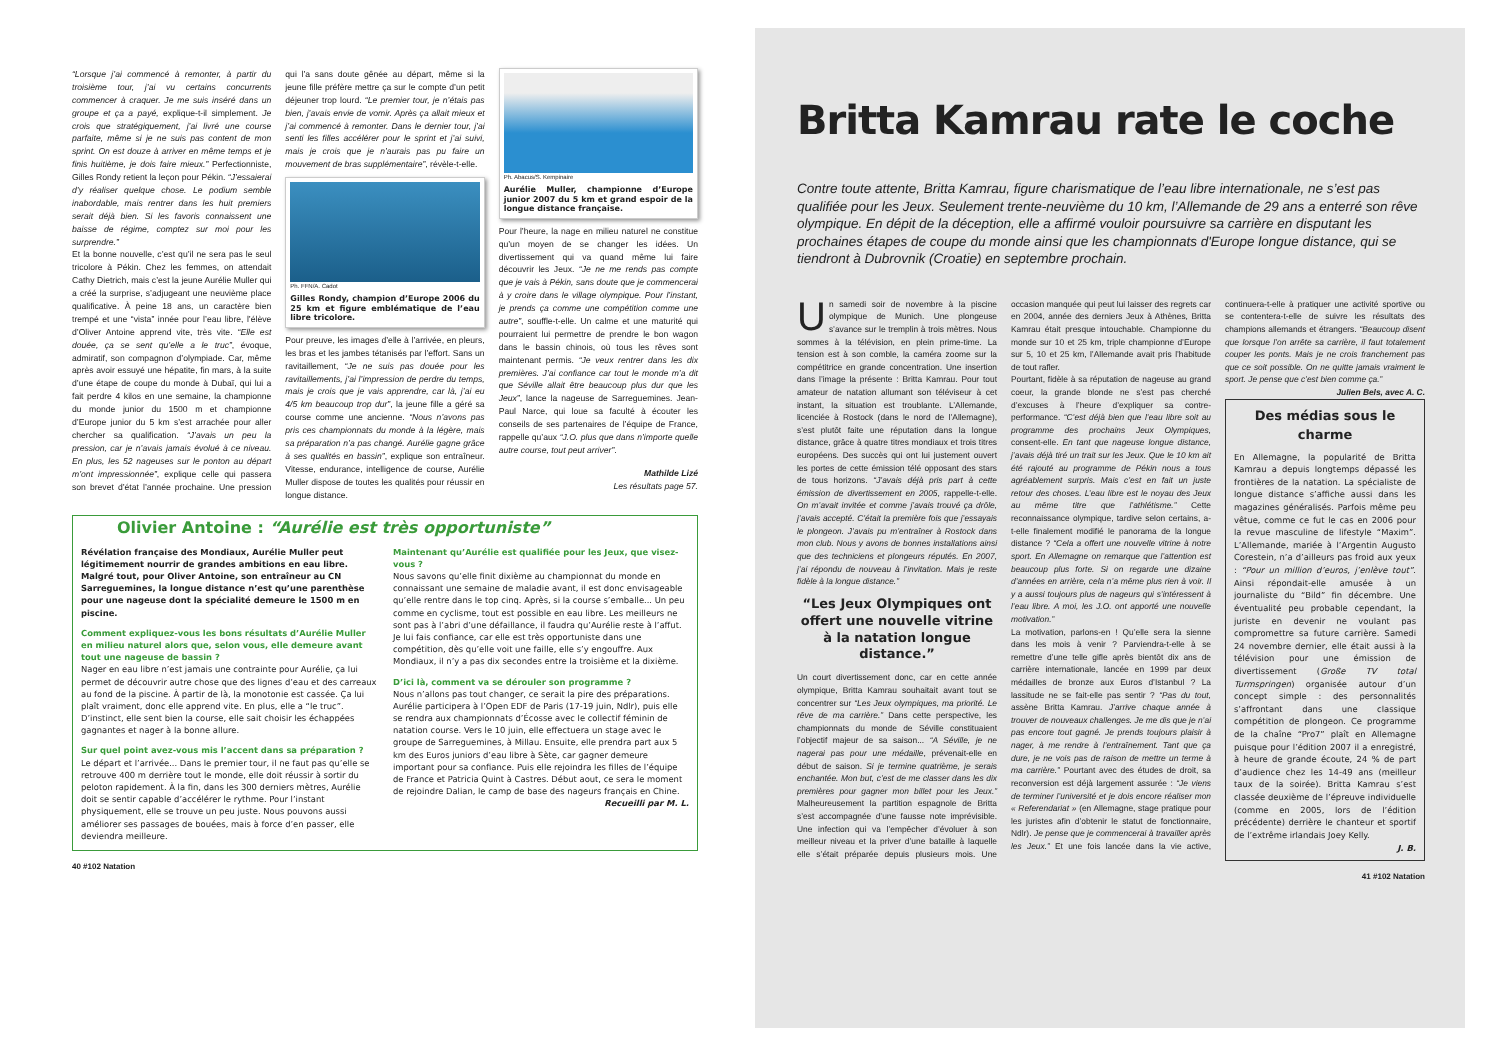“Lorsque j’ai commencé à remonter, à partir du troisième tour, j’ai vu certains concurrents commencer à craquer. Je me suis inséré dans un groupe et ça a payé, explique-t-il simplement. Je crois que stratégiquement, j’ai livré une course parfaite, même si je ne suis pas content de mon sprint. On est douze à arriver en même temps et je finis huitième, je dois faire mieux.” Perfectionniste, Gilles Rondy retient la leçon pour Pékin. “J’essaierai d’y réaliser quelque chose. Le podium semble inabordable, mais rentrer dans les huit premiers serait déjà bien. Si les favoris connaissent une baisse de régime, comptez sur moi pour les surprendre.”
Et la bonne nouvelle, c’est qu’il ne sera pas le seul tricolore à Pékin. Chez les femmes, on attendait Cathy Dietrich, mais c’est la jeune Aurélie Muller qui a créé la surprise, s’adjugeant une neuvième place qualificative. À peine 18 ans, un caractère bien trempé et une “vista” innée pour l’eau libre, l’élève d’Oliver Antoine apprend vite, très vite. “Elle est douée, ça se sent qu’elle a le truc”, évoque, admiratif, son compagnon d’olympiade. Car, même après avoir essuyé une hépatite, fin mars, à la suite d’une étape de coupe du monde à Dubaï, qui lui a fait perdre 4 kilos en une semaine, la championne du monde junior du 1500 m et championne d’Europe junior du 5 km s’est arrachée pour aller chercher sa qualification. “J’avais un peu la pression, car je n’avais jamais évolué à ce niveau. En plus, les 52 nageuses sur le ponton au départ m’ont impressionnée”, explique celle qui passera son brevet d’état l’année prochaine. Une pression qui l’a sans doute gênée au départ, même si la jeune fille préfère mettre ça sur le compte d’un petit déjeuner trop lourd. “Le premier tour, je n’étais pas bien, j’avais envie de vomir. Après ça allait mieux et j’ai commencé à remonter. Dans le dernier tour, j’ai senti les filles accélérer pour le sprint et j’ai suivi, mais je crois que je n’aurais pas pu faire un mouvement de bras supplémentaire”, révèle-t-elle.
Ph. FFN/A. Cadot
Gilles Rondy, champion d’Europe 2006 du 25 km et figure emblématique de l’eau libre tricolore.
Pour preuve, les images d’elle à l’arrivée, en pleurs, les bras et les jambes tétanisés par l’effort. Sans un ravitaillement, “Je ne suis pas douée pour les ravitaillements, j’ai l’impression de perdre du temps, mais je crois que je vais apprendre, car là, j’ai eu 4/5 km beaucoup trop dur”, la jeune fille a géré sa course comme une ancienne. “Nous n’avons pas pris ces championnats du monde à la légère, mais sa préparation n’a pas changé. Aurélie gagne grâce à ses qualités en bassin”, explique son entraîneur. Vitesse, endurance, intelligence de course, Aurélie Muller dispose de toutes les qualités pour réussir en longue distance.
Ph. Abacus/S. Kempinaire
Aurélie Muller, championne d’Europe junior 2007 du 5 km et grand espoir de la longue distance française.
Pour l’heure, la nage en milieu naturel ne constitue qu’un moyen de se changer les idées. Un divertissement qui va quand même lui faire découvrir les Jeux. “Je ne me rends pas compte que je vais à Pékin, sans doute que je commencerai à y croire dans le village olympique. Pour l’instant, je prends ça comme une compétition comme une autre”, souffle-t-elle. Un calme et une maturité qui pourraient lui permettre de prendre le bon wagon dans le bassin chinois, où tous les rêves sont maintenant permis. “Je veux rentrer dans les dix premières. J’ai confiance car tout le monde m’a dit que Séville allait être beaucoup plus dur que les Jeux”, lance la nageuse de Sarreguemines. Jean-Paul Narce, qui loue sa faculté à écouter les conseils de ses partenaires de l’équipe de France, rappelle qu’aux “J.O. plus que dans n’importe quelle autre course, tout peut arriver”.
Mathilde Lizé
Les résultats page 57.
Olivier Antoine : “Aurélie est très opportuniste”
Révélation française des Mondiaux, Aurélie Muller peut légitimement nourrir de grandes ambitions en eau libre. Malgré tout, pour Oliver Antoine, son entraîneur au CN Sarreguemines, la longue distance n’est qu’une parenthèse pour une nageuse dont la spécialité demeure le 1500 m en piscine.
Comment expliquez-vous les bons résultats d’Aurélie Muller en milieu naturel alors que, selon vous, elle demeure avant tout une nageuse de bassin ?
Nager en eau libre n’est jamais une contrainte pour Aurélie, ça lui permet de découvrir autre chose que des lignes d’eau et des carreaux au fond de la piscine. À partir de là, la monotonie est cassée. Ça lui plaît vraiment, donc elle apprend vite. En plus, elle a “le truc”. D’instinct, elle sent bien la course, elle sait choisir les échappées gagnantes et nager à la bonne allure.
Sur quel point avez-vous mis l’accent dans sa préparation ?
Le départ et l’arrivée... Dans le premier tour, il ne faut pas qu’elle se retrouve 400 m derrière tout le monde, elle doit réussir à sortir du peloton rapidement. À la fin, dans les 300 derniers mètres, Aurélie doit se sentir capable d’accélérer le rythme. Pour l’instant physiquement, elle se trouve un peu juste. Nous pouvons aussi améliorer ses passages de bouées, mais à force d’en passer, elle deviendra meilleure.
Maintenant qu’Aurélie est qualifiée pour les Jeux, que visez-vous ?
Nous savons qu’elle finit dixième au championnat du monde en connaissant une semaine de maladie avant, il est donc envisageable qu’elle rentre dans le top cinq. Après, si la course s’emballe... Un peu comme en cyclisme, tout est possible en eau libre. Les meilleurs ne sont pas à l’abri d’une défaillance, il faudra qu’Aurélie reste à l’affut. Je lui fais confiance, car elle est très opportuniste dans une compétition, dès qu’elle voit une faille, elle s’y engouffre. Aux Mondiaux, il n’y a pas dix secondes entre la troisième et la dixième.
D’ici là, comment va se dérouler son programme ?
Nous n’allons pas tout changer, ce serait la pire des préparations. Aurélie participera à l’Open EDF de Paris (17-19 juin, Ndlr), puis elle se rendra aux championnats d’Écosse avec le collectif féminin de natation course. Vers le 10 juin, elle effectuera un stage avec le groupe de Sarreguemines, à Millau. Ensuite, elle prendra part aux 5 km des Euros juniors d’eau libre à Sète, car gagner demeure important pour sa confiance. Puis elle rejoindra les filles de l’équipe de France et Patricia Quint à Castres. Début aout, ce sera le moment de rejoindre Dalian, le camp de base des nageurs français en Chine.
Recueilli par M. L.
40 #102 Natation
Britta Kamrau rate le coche
Contre toute attente, Britta Kamrau, figure charismatique de l’eau libre internationale, ne s’est pas qualifiée pour les Jeux. Seulement trente-neuvième du 10 km, l’Allemande de 29 ans a enterré son rêve olympique. En dépit de la déception, elle a affirmé vouloir poursuivre sa carrière en disputant les prochaines étapes de coupe du monde ainsi que les championnats d'Europe longue distance, qui se tiendront à Dubrovnik (Croatie) en septembre prochain.
Un samedi soir de novembre à la piscine olympique de Munich. Une plongeuse s’avance sur le tremplin à trois mètres. Nous sommes à la télévision, en plein prime-time. La tension est à son comble, la caméra zoome sur la compétitrice en grande concentration. Une insertion dans l’image la présente : Britta Kamrau. Pour tout amateur de natation allumant son téléviseur à cet instant, la situation est troublante. L’Allemande, licenciée à Rostock (dans le nord de l’Allemagne), s’est plutôt faite une réputation dans la longue distance, grâce à quatre titres mondiaux et trois titres européens. Des succès qui ont lui justement ouvert les portes de cette émission télé opposant des stars de tous horizons. “J’avais déjà pris part à cette émission de divertissement en 2005, rappelle-t-elle. On m’avait invitée et comme j’avais trouvé ça drôle, j’avais accepté. C’était la première fois que j’essayais le plongeon. J’avais pu m’entraîner à Rostock dans mon club. Nous y avons de bonnes installations ainsi que des techniciens et plongeurs réputés. En 2007, j’ai répondu de nouveau à l’invitation. Mais je reste fidèle à la longue distance.”
“Les Jeux Olympiques ont offert une nouvelle vitrine à la natation longue distance.”
Un court divertissement donc, car en cette année olympique, Britta Kamrau souhaitait avant tout se concentrer sur “Les Jeux olympiques, ma priorité. Le rêve de ma carrière.” Dans cette perspective, les championnats du monde de Séville constituaient l’objectif majeur de sa saison... “A Séville, je ne nagerai pas pour une médaille, prévenait-elle en début de saison. Si je termine quatrième, je serais enchantée. Mon but, c’est de me classer dans les dix premières pour gagner mon billet pour les Jeux.” Malheureusement la partition espagnole de Britta s’est accompagnée d’une fausse note imprévisible. Une infection qui va l’empêcher d’évoluer à son meilleur niveau et la priver d’une bataille à laquelle elle s’était préparée depuis plusieurs mois. Une occasion manquée qui peut lui laisser des regrets car en 2004, année des derniers Jeux à Athènes, Britta Kamrau était presque intouchable. Championne du monde sur 10 et 25 km, triple championne d’Europe sur 5, 10 et 25 km, l’Allemande avait pris l’habitude de tout rafler.
Pourtant, fidèle à sa réputation de nageuse au grand coeur, la grande blonde ne s’est pas cherché d’excuses à l’heure d’expliquer sa contre-performance. “C’est déjà bien que l’eau libre soit au programme des prochains Jeux Olympiques, consent-elle. En tant que nageuse longue distance, j’avais déjà tiré un trait sur les Jeux. Que le 10 km ait été rajouté au programme de Pékin nous a tous agréablement surpris. Mais c’est en fait un juste retour des choses. L’eau libre est le noyau des Jeux au même titre que l’athlétisme.” Cette reconnaissance olympique, tardive selon certains, a-t-elle finalement modifié le panorama de la longue distance ? “Cela a offert une nouvelle vitrine à notre sport. En Allemagne on remarque que l’attention est beaucoup plus forte. Si on regarde une dizaine d’années en arrière, cela n’a même plus rien à voir. Il y a aussi toujours plus de nageurs qui s’intéressent à l’eau libre. A moi, les J.O. ont apporté une nouvelle motivation.”
La motivation, parlons-en ! Qu’elle sera la sienne dans les mois à venir ? Parviendra-t-elle à se remettre d’une telle gifle après bientôt dix ans de carrière internationale, lancée en 1999 par deux médailles de bronze aux Euros d’Istanbul ? La lassitude ne se fait-elle pas sentir ? “Pas du tout, assène Britta Kamrau. J’arrive chaque année à trouver de nouveaux challenges. Je me dis que je n’ai pas encore tout gagné. Je prends toujours plaisir à nager, à me rendre à l’entraînement. Tant que ça dure, je ne vois pas de raison de mettre un terme à ma carrière.” Pourtant avec des études de droit, sa reconversion est déjà largement assurée : “Je viens de terminer l’université et je dois encore réaliser mon « Referendariat » (en Allemagne, stage pratique pour les juristes afin d’obtenir le statut de fonctionnaire, Ndlr). Je pense que je commencerai à travailler après les Jeux.” Et une fois lancée dans la vie active, continuera-t-elle à pratiquer une activité sportive ou se contentera-t-elle de suivre les résultats des champions allemands et étrangers. “Beaucoup disent que lorsque l’on arrête sa carrière, il faut totalement couper les ponts. Mais je ne crois franchement pas que ce soit possible. On ne quitte jamais vraiment le sport. Je pense que c’est bien comme ça.”
Julien Bels, avec A. C.
Des médias sous le charme
En Allemagne, la popularité de Britta Kamrau a depuis longtemps dépassé les frontières de la natation. La spécialiste de longue distance s’affiche aussi dans les magazines généralisés. Parfois même peu vêtue, comme ce fut le cas en 2006 pour la revue masculine de lifestyle “Maxim”. L’Allemande, mariée à l’Argentin Augusto Corestein, n’a d’ailleurs pas froid aux yeux : “Pour un million d’euros, j’enlève tout”. Ainsi répondait-elle amusée à un journaliste du “Bild” fin décembre. Une éventualité peu probable cependant, la juriste en devenir ne voulant pas compromettre sa future carrière. Samedi 24 novembre dernier, elle était aussi à la télévision pour une émission de divertissement (Große TV total Turmspringen) organisée autour d’un concept simple : des personnalités s’affrontant dans une classique compétition de plongeon. Ce programme de la chaîne “Pro7” plaît en Allemagne puisque pour l’édition 2007 il a enregistré, à heure de grande écoute, 24 % de part d’audience chez les 14-49 ans (meilleur taux de la soirée). Britta Kamrau s’est classée deuxième de l’épreuve individuelle (comme en 2005, lors de l’édition précédente) derrière le chanteur et sportif de l’extrême irlandais Joey Kelly.
J. B.
41 #102 Natation